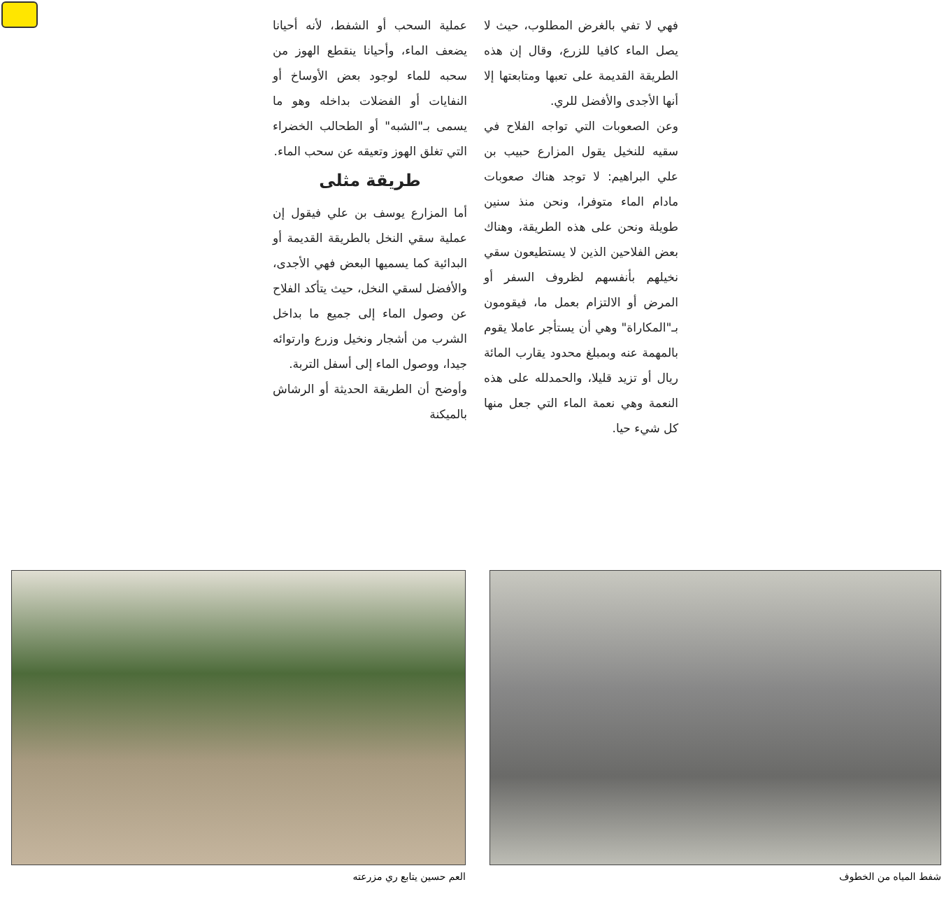عملية السحب أو الشفط، لأنه أحيانا يضعف الماء، وأحيانا ينقطع الهوز من سحبه للماء لوجود بعض الأوساخ أو النفايات أو الفضلات بداخله وهو ما يسمى بـ"الشبه" أو الطحالب الخضراء التي تغلق الهوز وتعيقه عن سحب الماء.
طريقة مثلى
أما المزارع يوسف بن علي فيقول إن عملية سقي النخل بالطريقة القديمة أو البدائية كما يسميها البعض فهي الأجدى، والأفضل لسقي النخل، حيث يتأكد الفلاح عن وصول الماء إلى جميع ما بداخل الشرب من أشجار ونخيل وزرع وارتوائه جيدا، ووصول الماء إلى أسفل التربة.
وأوضح أن الطريقة الحديثة أو الرشاش بالميكنة
فهي لا تفي بالغرض المطلوب، حيث لا يصل الماء كافيا للزرع، وقال إن هذه الطريقة القديمة على تعبها ومتابعتها إلا أنها الأجدى والأفضل للري.
وعن الصعوبات التي تواجه الفلاح في سقيه للنخيل يقول المزارع حبيب بن علي البراهيم: لا توجد هناك صعوبات مادام الماء متوفرا، ونحن منذ سنين طويلة ونحن على هذه الطريقة، وهناك بعض الفلاحين الذين لا يستطيعون سقي نخيلهم بأنفسهم لظروف السفر أو المرض أو الالتزام بعمل ما، فيقومون بـ"المكاراة" وهي أن يستأجر عاملا يقوم بالمهمة عنه وبمبلغ محدود يقارب المائة ريال أو تزيد قليلا، والحمدلله على هذه النعمة وهي نعمة الماء التي جعل منها كل شيء حيا.
شفط المياه من الخطوف العم حسين يتابع ري مزرعته